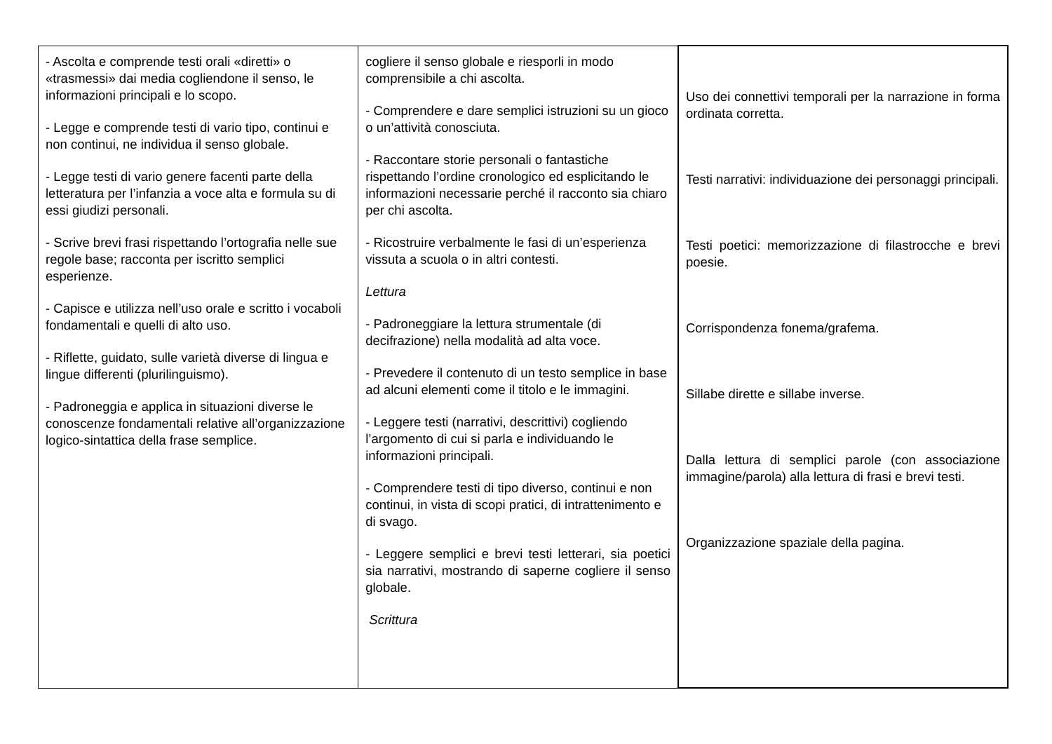| - Ascolta e comprende testi orali «diretti» o «trasmessi» dai media cogliendone il senso, le informazioni principali e lo scopo. - Legge e comprende testi di vario tipo, continui e non continui, ne individua il senso globale. - Legge testi di vario genere facenti parte della letteratura per l’infanzia a voce alta e formula su di essi giudizi personali. - Scrive brevi frasi rispettando l’ortografia nelle sue regole base; racconta per iscritto semplici esperienze. - Capisce e utilizza nell’uso orale e scritto i vocaboli fondamentali e quelli di alto uso. - Riflette, guidato, sulle varietà diverse di lingua e lingue differenti (plurilinguismo). - Padroneggia e applica in situazioni diverse le conoscenze fondamentali relative all’organizzazione logico-sintattica della frase semplice. | cogliere il senso globale e riesporli in modo comprensibile a chi ascolta. - Comprendere e dare semplici istruzioni su un gioco o un’attività conosciuta. - Raccontare storie personali o fantastiche rispettando l’ordine cronologico ed esplicitando le informazioni necessarie perché il racconto sia chiaro per chi ascolta. - Ricostruire verbalmente le fasi di un’esperienza vissuta a scuola o in altri contesti. Lettura - Padroneggiare la lettura strumentale (di decifrazione) nella modalità ad alta voce. - Prevedere il contenuto di un testo semplice in base ad alcuni elementi come il titolo e le immagini. - Leggere testi (narrativi, descrittivi) cogliendo l’argomento di cui si parla e individuando le informazioni principali. - Comprendere testi di tipo diverso, continui e non continui, in vista di scopi pratici, di intrattenimento e di svago. - Leggere semplici e brevi testi letterari, sia poetici sia narrativi, mostrando di saperne cogliere il senso globale. Scrittura | Uso dei connettivi temporali per la narrazione in forma ordinata corretta. Testi narrativi: individuazione dei personaggi principali. Testi poetici: memorizzazione di filastrocche e brevi poesie. Corrispondenza fonema/grafema. Sillabe dirette e sillabe inverse. Dalla lettura di semplici parole (con associazione immagine/parola) alla lettura di frasi e brevi testi. Organizzazione spaziale della pagina. |